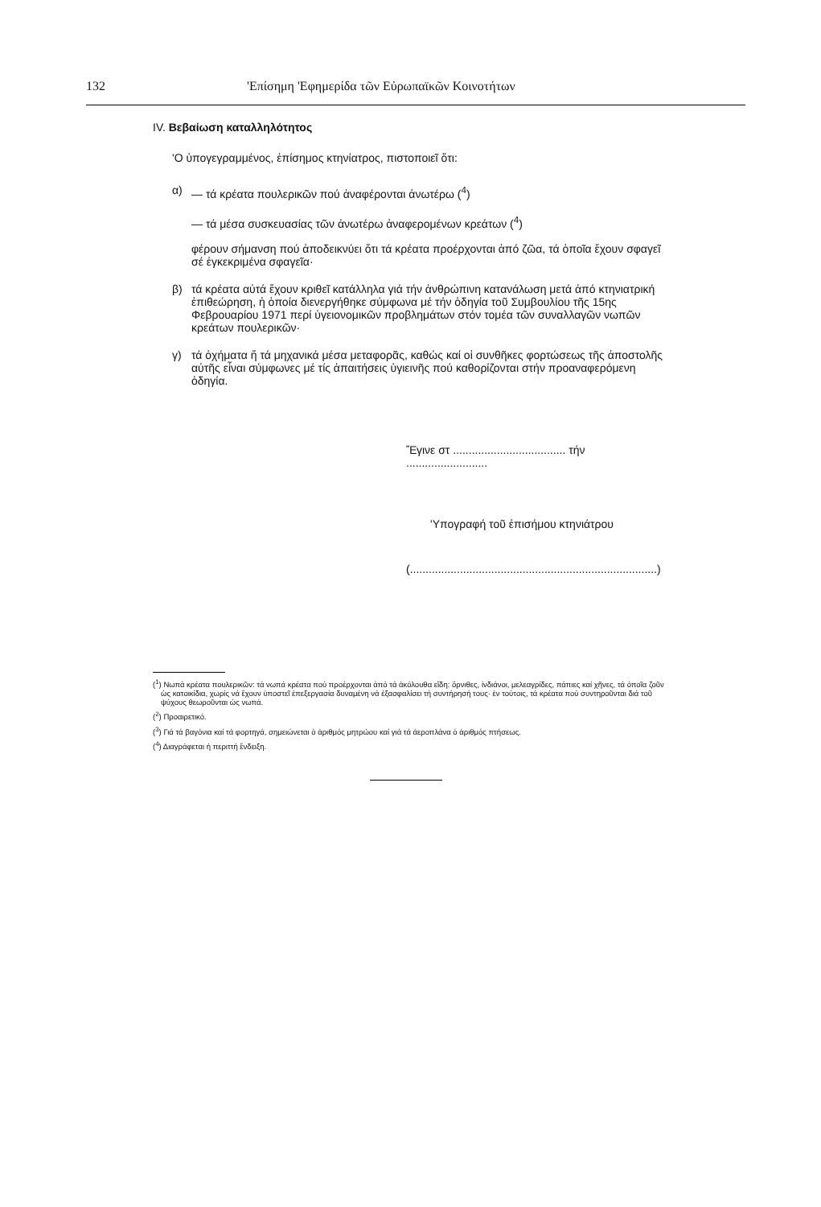132 'Επίσημη 'Εφημερίδα τῶν Εὐρωπαϊκῶν Κοινοτήτων
IV. Βεβαίωση καταλληλότητος
'Ο ὑπογεγραμμένος, ἐπίσημος κτηνίατρος, πιστοποιεῖ ὅτι:
α) — τά κρέατα πουλερικῶν πού ἀναφέρονται ἀνωτέρω (<sup>4</sup>)
— τά μέσα συσκευασίας τῶν ἀνωτέρω ἀναφερομένων κρεάτων (<sup>4</sup>)
φέρουν σήμανση πού ἀποδεικνύει ὅτι τά κρέατα προέρχονται ἀπό ζῶα, τά ὁποῖα ἔχουν σφαγεῖ σέ ἐγκεκριμένα σφαγεῖα·
β) τά κρέατα αὐτά ἔχουν κριθεῖ κατάλληλα γιά τήν ἀνθρώπινη κατανάλωση μετά ἀπό κτηνιατρική ἐπιθεώρηση, ἡ ὁποία διενεργήθηκε σύμφωνα μέ τήν ὁδηγία τοῦ Συμβουλίου τῆς 15ης Φεβρουαρίου 1971 περί ὑγειονομικῶν προβλημάτων στόν τομέα τῶν συναλλαγῶν νωπῶν κρεάτων πουλερικῶν·
γ) τά ὀχήματα ἤ τά μηχανικά μέσα μεταφορᾶς, καθώς καί οἱ συνθῆκες φορτώσεως τῆς ἀποστολῆς αὐτῆς εἶναι σύμφωνες μέ τίς ἀπαιτήσεις ὑγιεινῆς πού καθορίζονται στήν προαναφερόμενη ὁδηγία.
Ἔγινε στ .................................... τήν ..........................
'Υπογραφή τοῦ ἐπισήμου κτηνιάτρου
(...............................................................................)
(<sup>1</sup>) Νωπά κρέατα πουλερικῶν: τά νωπά κρέατα πού προέρχονται ἀπό τά ἀκόλουθα εἴδη: ὄρνιθες, ἰνδιάνοι, μελεαγρίδες, πάπιες καί χῆνες, τά ὁποῖα ζοῦν ὡς κατοικίδια, χωρίς νά ἔχουν ὑποστεῖ ἐπεξεργασία δυναμένη νά ἐξασφαλίσει τή συντήρησή τους· ἐν τούτοις, τά κρέατα πού συντηροῦνται διά τοῦ ψύχους θεωροῦνται ὡς νωπά.
(<sup>2</sup>) Προαιρετικό.
(<sup>3</sup>) Γιά τά βαγόνια καί τά φορτηγά, σημειώνεται ὁ ἀριθμός μητρώου καί γιά τά ἀεροπλάνα ὁ ἀριθμός πτήσεως.
(<sup>4</sup>) Διαγράφεται ἡ περιττή ἔνδειξη.